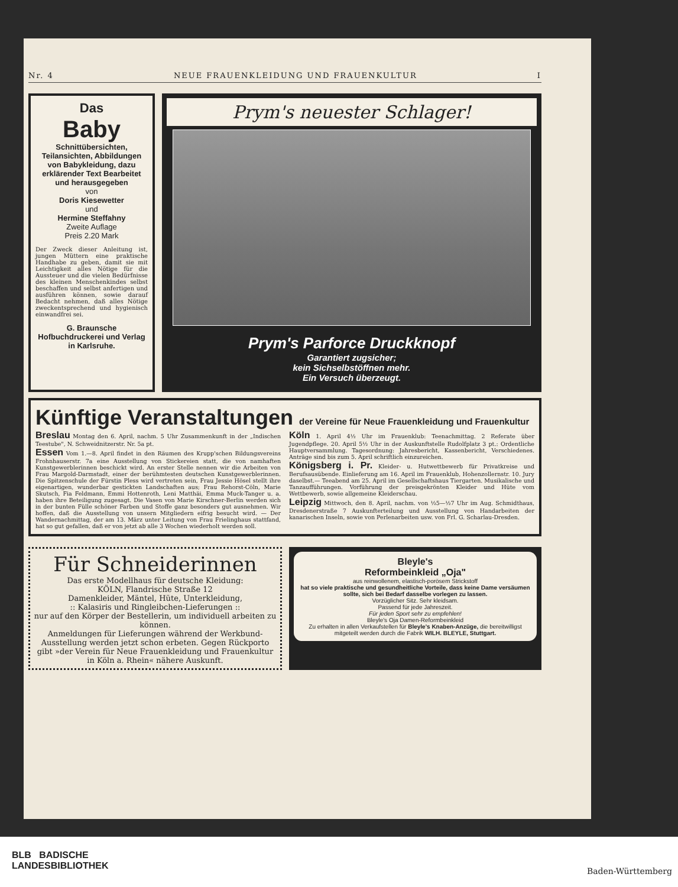Nr. 4 NEUE FRAUENKLEIDUNG UND FRAUENKULTUR I
Das
Baby
Schnittübersichten, Teilansichten, Abbildungen von Babykleidung, dazu erklärender Text Bearbeitet und herausgegeben
von
Doris Kiesewetter
und
Hermine Steffahny
Zweite Auflage
Preis 2.20 Mark
Der Zweck dieser Anleitung ist, jungen Müttern eine praktische Handhabe zu geben, damit sie mit Leichtigkeit alles Nötige für die Aussteuer und die vielen Bedürfnisse des kleinen Menschenkindes selbst beschaffen und selbst anfertigen und ausführen können, sowie darauf Bedacht nehmen, daß alles Nötige zweckentsprechend und hygienisch einwandfrei sei.
G. Braunsche Hofbuchdruckerei und Verlag in Karlsruhe.
Prym's neuester Schlager!
Prym's Parforce Druckknopf
Garantiert zugsicher;
kein Sichselbstöffnen mehr.
Ein Versuch überzeugt.
Künftige Veranstaltungen der Vereine für Neue Frauenkleidung und Frauenkultur
Breslau Montag den 6. April, nachm. 5 Uhr Zusammenkunft in der „Indischen Teestube", N. Schweidnitzerstr. Nr. 5a pt.
Essen Vom 1.—8. April findet in den Räumen des Krupp'schen Bildungsvereins Frohnhauserstr. 7a eine Ausstellung von Stickereien statt, die von namhaften Kunstgewerblerinnen beschickt wird. An erster Stelle nennen wir die Arbeiten von Frau Margold-Darmstadt, einer der berühmtesten deutschen Kunstgewerblerinnen. Die Spitzenschule der Fürstin Pless wird vertreten sein, Frau Jessie Hösel stellt ihre eigenartigen, wunderbar gestickten Landschaften aus; Frau Rehorst-Cöln, Marie Skutsch, Fia Feldmann, Emmi Hottenroth, Leni Matthäi, Emma Muck-Tanger u. a. haben ihre Beteiligung zugesagt. Die Vasen von Marie Kirschner-Berlin werden sich in der bunten Fülle schöner Farben und Stoffe ganz besonders gut ausnehmen. Wir hoffen, daß die Ausstellung von unsern Mitgliedern eifrig besucht wird. — Der Wandernachmittag, der am 13. März unter Leitung von Frau Frielinghaus stattfand, hat so gut gefallen, daß er von jetzt ab alle 3 Wochen wiederholt werden soll.
Köln 1. April 4½ Uhr im Frauenklub: Teenachmittag. 2 Referate über Jugendpflege. 20. April 5½ Uhr in der Auskunftstelle Rudolfplatz 3 pt.: Ordentliche Hauptversammlung. Tagesordnung: Jahresbericht, Kassenbericht, Verschiedenes. Anträge sind bis zum 5. April schriftlich einzureichen.
Königsberg i. Pr. Kleider- u. Hutwettbewerb für Privatkreise und Berufsausübende. Einlieferung am 16. April im Frauenklub, Hohenzollernstr. 10. Jury daselbst.— Teeabend am 25. April im Gesellschaftshaus Tiergarten. Musikalische und Tanzaufführungen. Vorführung der preisgekrönten Kleider und Hüte vom Wettbewerb, sowie allgemeine Kleiderschau.
Leipzig Mittwoch, den 8. April, nachm. von ½5—½7 Uhr im Aug. Schmidthaus, Dresdenerstraße 7 Auskunfterteilung und Ausstellung von Handarbeiten der kanarischen Inseln, sowie von Perlenarbeiten usw. von Frl. G. Scharlau-Dresden.
Für Schneiderinnen
Das erste Modellhaus für deutsche Kleidung:
KÖLN, Flandrische Straße 12
Damenkleider, Mäntel, Hüte, Unterkleidung,
:: Kalasiris und Ringleibchen-Lieferungen ::
nur auf den Körper der Bestellerin, um individuell arbeiten zu können.
Anmeldungen für Lieferungen während der Werkbund-Ausstellung werden jetzt schon erbeten. Gegen Rückporto gibt »der Verein für Neue Frauenkleidung und Frauenkultur in Köln a. Rhein« nähere Auskunft.
Bleyle's
Reformbeinkleid „Oja"
aus reinwollenem, elastisch-porösem Strickstoff
hat so viele praktische und gesundheitliche Vorteile, dass keine Dame versäumen sollte, sich bei Bedarf dasselbe vorlegen zu lassen.
Vorzüglicher Sitz. Sehr kleidsam.
Passend für jede Jahreszeit.
Für jeden Sport sehr zu empfehlen!
Bleyle's Oja Damen-Reformbeinkleid
Zu erhalten in allen Verkaufstellen für Bleyle's Knaben-Anzüge, die bereitwilligst mitgeteilt werden durch die Fabrik WILH. BLEYLE, Stuttgart.
BLB BADISCHE
LANDESBIBLIOTHEK
Baden-Württemberg